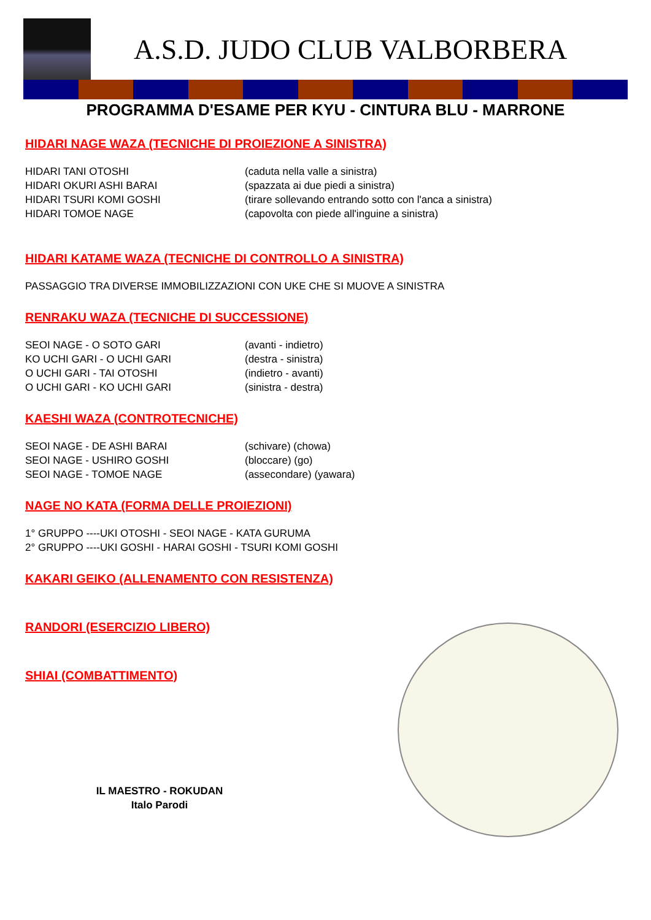A.S.D. JUDO CLUB VALBORBERA
PROGRAMMA D'ESAME PER KYU - CINTURA BLU - MARRONE
HIDARI NAGE WAZA (TECNICHE DI PROIEZIONE A SINISTRA)
HIDARI TANI OTOSHI (caduta nella valle a sinistra)
HIDARI OKURI ASHI BARAI (spazzata ai due piedi a sinistra)
HIDARI TSURI KOMI GOSHI (tirare sollevando entrando sotto con l'anca a sinistra)
HIDARI TOMOE NAGE (capovolta con piede all'inguine a sinistra)
HIDARI KATAME WAZA (TECNICHE DI CONTROLLO A SINISTRA)
PASSAGGIO TRA DIVERSE IMMOBILIZZAZIONI CON UKE CHE SI MUOVE A SINISTRA
RENRAKU WAZA (TECNICHE DI SUCCESSIONE)
SEOI NAGE - O SOTO GARI (avanti - indietro)
KO UCHI GARI - O UCHI GARI (destra - sinistra)
O UCHI GARI - TAI OTOSHI (indietro - avanti)
O UCHI GARI - KO UCHI GARI (sinistra - destra)
KAESHI WAZA (CONTROTECNICHE)
SEOI NAGE - DE ASHI BARAI (schivare) (chowa)
SEOI NAGE - USHIRO GOSHI (bloccare) (go)
SEOI NAGE - TOMOE NAGE (assecondare) (yawara)
NAGE NO KATA (FORMA DELLE PROIEZIONI)
1° GRUPPO ----UKI OTOSHI - SEOI NAGE - KATA GURUMA
2° GRUPPO ----UKI GOSHI - HARAI GOSHI - TSURI KOMI GOSHI
KAKARI GEIKO (ALLENAMENTO CON RESISTENZA)
RANDORI (ESERCIZIO LIBERO)
SHIAI (COMBATTIMENTO)
IL MAESTRO - ROKUDAN
Italo Parodi